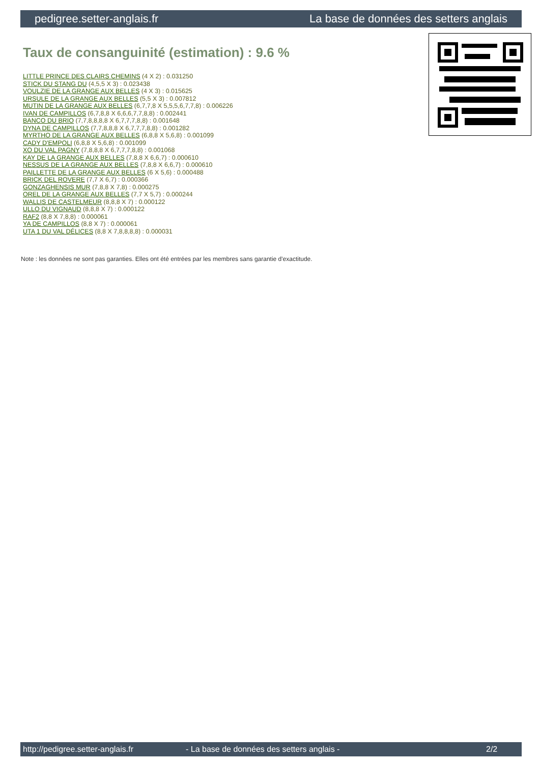pedigree.setter-anglais.fr La base de données des setters anglais
Taux de consanguinité (estimation) : 9.6 %
LITTLE PRINCE DES CLAIRS CHEMINS (4 X 2) : 0.031250
STICK DU STANG DU (4,5,5 X 3) : 0.023438
VOULZIE DE LA GRANGE AUX BELLES (4 X 3) : 0.015625
URSULE DE LA GRANGE AUX BELLES (5,5 X 3) : 0.007812
MUTIN DE LA GRANGE AUX BELLES (6,7,7,8 X 5,5,5,6,7,7,8) : 0.006226
IVAN DE CAMPILLOS (6,7,8,8 X 6,6,6,7,7,8,8) : 0.002441
BANCO DU BRIO (7,7,8,8,8,8 X 6,7,7,7,8,8) : 0.001648
DYNA DE CAMPILLOS (7,7,8,8,8 X 6,7,7,7,8,8) : 0.001282
MYRTHO DE LA GRANGE AUX BELLES (6,8,8 X 5,6,8) : 0.001099
CADY D'EMPOLI (6,8,8 X 5,6,8) : 0.001099
XO DU VAL PAGNY (7,8,8,8 X 6,7,7,7,8,8) : 0.001068
KAY DE LA GRANGE AUX BELLES (7,8,8 X 6,6,7) : 0.000610
NESSUS DE LA GRANGE AUX BELLES (7,8,8 X 6,6,7) : 0.000610
PAILLETTE DE LA GRANGE AUX BELLES (6 X 5,6) : 0.000488
BRICK DEL ROVERE (7,7 X 6,7) : 0.000366
GONZAGHENSIS MUR (7,8,8 X 7,8) : 0.000275
OREL DE LA GRANGE AUX BELLES (7,7 X 5,7) : 0.000244
WALLIS DE CASTELMEUR (8,8,8 X 7) : 0.000122
ULLO DU VIGNAUD (8,8,8 X 7) : 0.000122
RAF2 (8,8 X 7,8,8) : 0.000061
YA DE CAMPILLOS (8,8 X 7) : 0.000061
UTA 1 DU VAL DÉLICES (8,8 X 7,8,8,8,8) : 0.000031
Note : les données ne sont pas garanties. Elles ont été entrées par les membres sans garantie d'exactitude.
http://pedigree.setter-anglais.fr - La base de données des setters anglais - 2/2